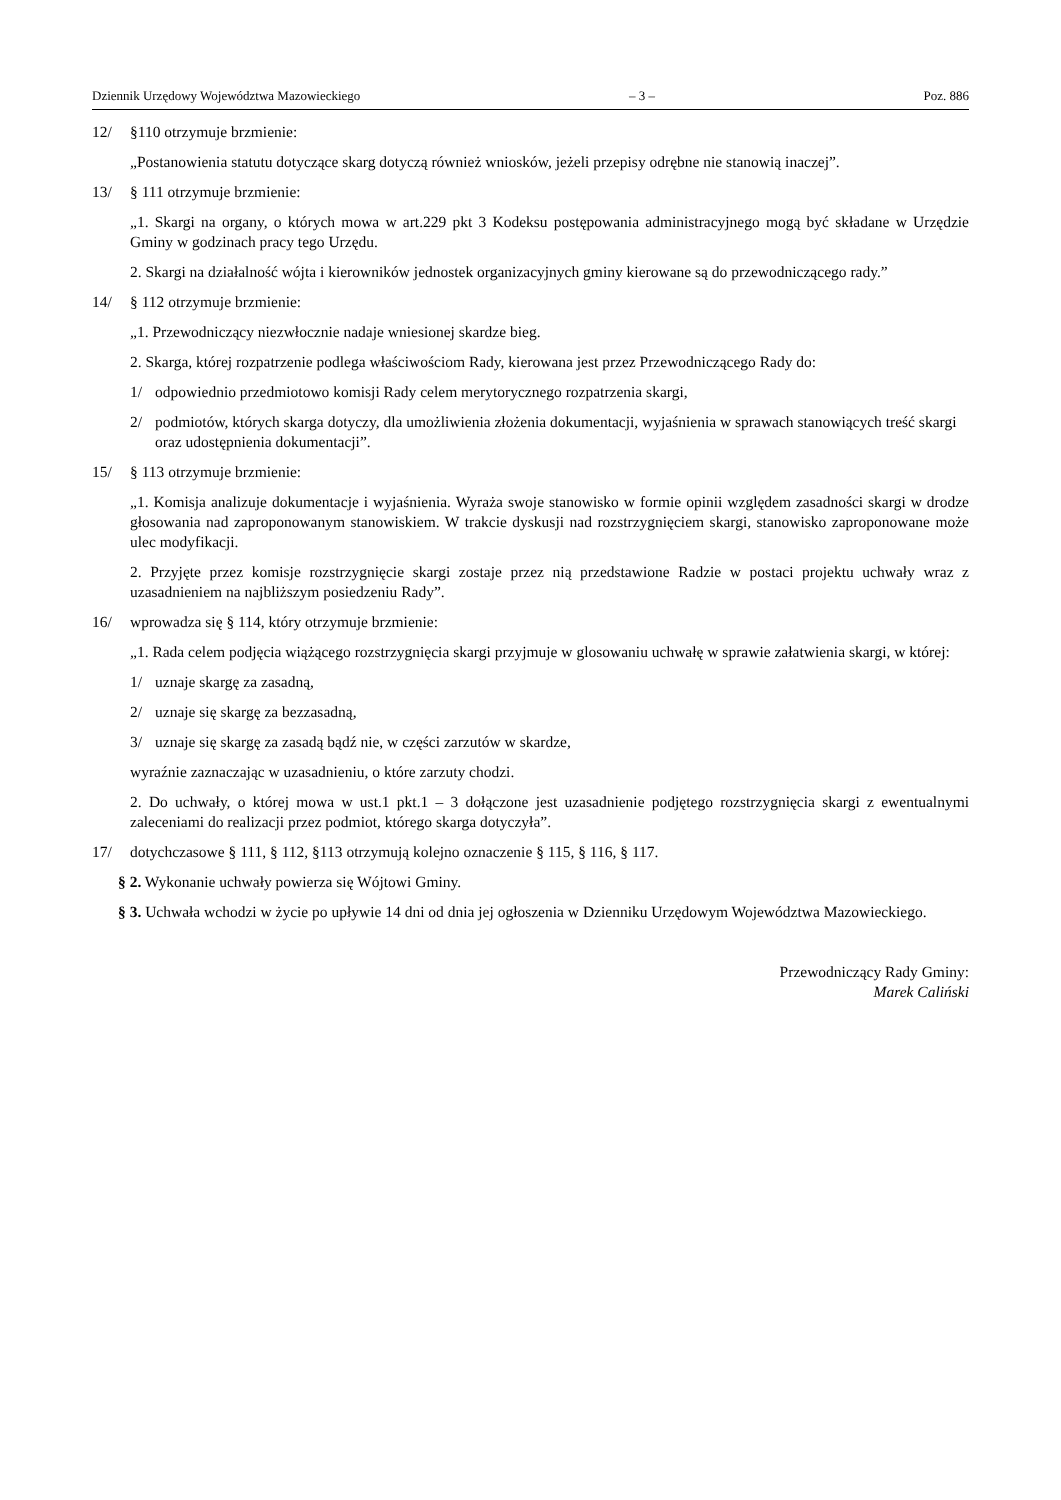Dziennik Urzędowy Województwa Mazowieckiego – 3 – Poz. 886
12/ §110 otrzymuje brzmienie:
„Postanowienia statutu dotyczące skarg dotyczą również wniosków, jeżeli przepisy odrębne nie stanowią inaczej”.
13/ § 111 otrzymuje brzmienie:
„1. Skargi na organy, o których mowa w art.229 pkt 3 Kodeksu postępowania administracyjnego mogą być składane w Urzędzie Gminy w godzinach pracy tego Urzędu.
2. Skargi na działalność wójta i kierowników jednostek organizacyjnych gminy kierowane są do przewodniczącego rady.”
14/ § 112 otrzymuje brzmienie:
„1. Przewodniczący niezwłocznie nadaje wniesionej skardze bieg.
2. Skarga, której rozpatrzenie podlega właściwościom Rady, kierowana jest przez Przewodniczącego Rady do:
1/ odpowiednio przedmiotowo komisji Rady celem merytorycznego rozpatrzenia skargi,
2/ podmiotów, których skarga dotyczy, dla umożliwienia złożenia dokumentacji, wyjaśnienia w sprawach stanowiących treść skargi oraz udostępnienia dokumentacji”.
15/ § 113 otrzymuje brzmienie:
„1. Komisja analizuje dokumentacje i wyjaśnienia. Wyraża swoje stanowisko w formie opinii względem zasadności skargi w drodze głosowania nad zaproponowanym stanowiskiem. W trakcie dyskusji nad rozstrzygnięciem skargi, stanowisko zaproponowane może ulec modyfikacji.
2. Przyjęte przez komisje rozstrzygnięcie skargi zostaje przez nią przedstawione Radzie w postaci projektu uchwały wraz z uzasadnieniem na najbliższym posiedzeniu Rady”.
16/ wprowadza się § 114, który otrzymuje brzmienie:
„1. Rada celem podjęcia wiążącego rozstrzygnięcia skargi przyjmuje w glosowaniu uchwałę w sprawie załatwienia skargi, w której:
1/ uznaje skargę za zasadną,
2/ uznaje się skargę za bezzasadną,
3/ uznaje się skargę za zasadą bądź nie, w części zarzutów w skardze,
wyraźnie zaznaczając w uzasadnieniu, o które zarzuty chodzi.
2. Do uchwały, o której mowa w ust.1 pkt.1 – 3 dołączone jest uzasadnienie podjętego rozstrzygnięcia skargi z ewentualnymi zaleceniami do realizacji przez podmiot, którego skarga dotyczyła”.
17/ dotychczasowe § 111, § 112, §113 otrzymują kolejno oznaczenie § 115, § 116, § 117.
§ 2. Wykonanie uchwały powierza się Wójtowi Gminy.
§ 3. Uchwała wchodzi w życie po upływie 14 dni od dnia jej ogłoszenia w Dzienniku Urzędowym Województwa Mazowieckiego.
Przewodniczący Rady Gminy:
Marek Caliński